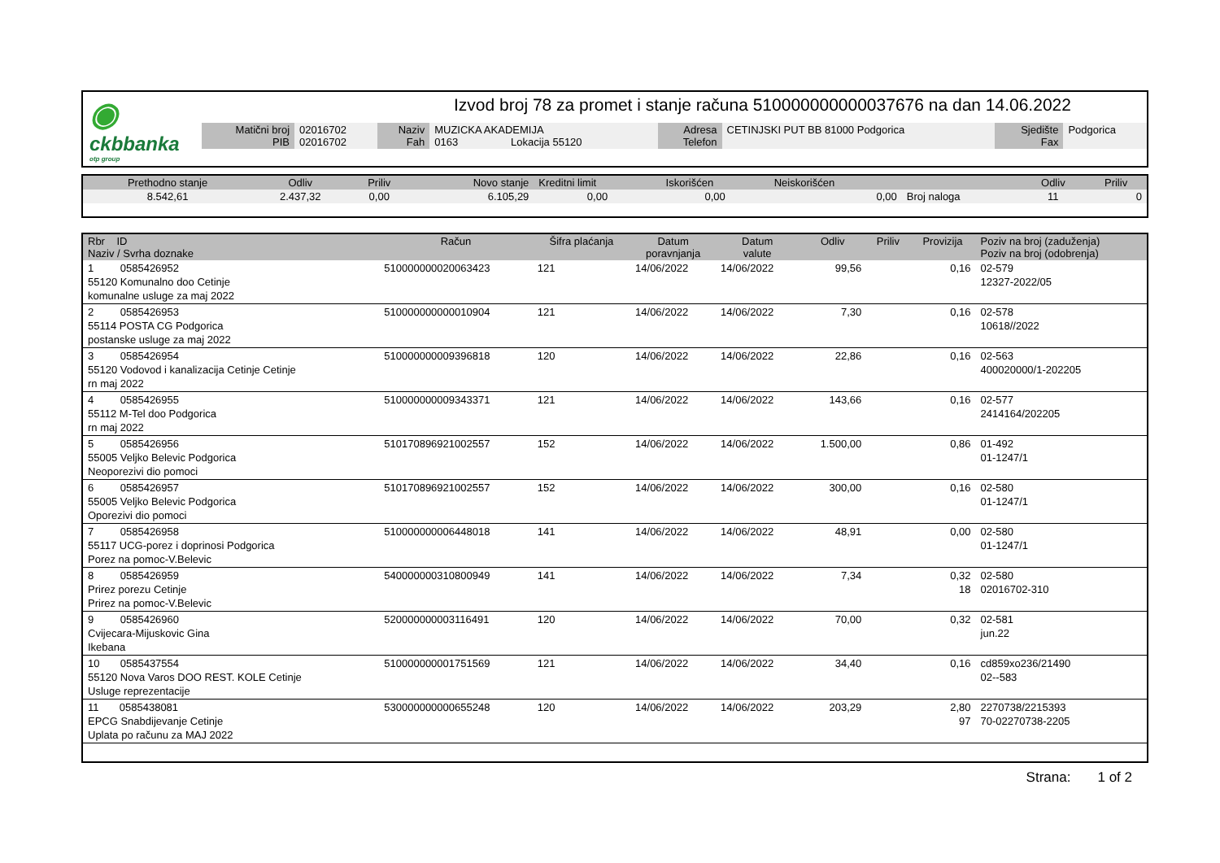◉
ckbbanka
otp group
Izvod broj 78 za promet i stanje računa 510000000000037676 na dan 14.06.2022
| Matični broj PIB | 02016702 02016702 | Naziv Fah | MUZICKA AKADEMIJA 0163 Lokacija 55120 | Adresa Telefon | CETINJSKI PUT BB 81000 Podgorica | Sjedište Fax | Podgorica |
| Prethodno stanje | Odliv | Priliv | Novo stanje | Kreditni limit | Iskorišćen | Neiskorišćen | | Odliv | Priliv |
| 8.542,61 | 2.437,32 | 0,00 | 6.105,29 | 0,00 | 0,00 | 0,00 | Broj naloga | 11 | 0 |
| Rbr ID Naziv / Svrha doznake | Račun | Šifra plaćanja | Datum poravnjanja | Datum valute | Odliv | Priliv | Provizija | Poziv na broj (zaduženja) Poziv na broj (odobrenja) |
| --- | --- | --- | --- | --- | --- | --- | --- | --- |
| 1 0585426952 55120 Komunalno doo Cetinje komunalne usluge za maj 2022 | 510000000020063423 | 121 | 14/06/2022 | 14/06/2022 | 99,56 | | 0,16 | 02-579 12327-2022/05 |
| 2 0585426953 55114 POSTA CG Podgorica postanske usluge za maj 2022 | 510000000000010904 | 121 | 14/06/2022 | 14/06/2022 | 7,30 | | 0,16 | 02-578 10618//2022 |
| 3 0585426954 55120 Vodovod i kanalizacija Cetinje Cetinje rn maj 2022 | 510000000009396818 | 120 | 14/06/2022 | 14/06/2022 | 22,86 | | 0,16 | 02-563 400020000/1-202205 |
| 4 0585426955 55112 M-Tel doo Podgorica rn maj 2022 | 510000000009343371 | 121 | 14/06/2022 | 14/06/2022 | 143,66 | | 0,16 | 02-577 2414164/202205 |
| 5 0585426956 55005 Veljko Belevic Podgorica Neoporezivi dio pomoci | 510170896921002557 | 152 | 14/06/2022 | 14/06/2022 | 1.500,00 | | 0,86 | 01-492 01-1247/1 |
| 6 0585426957 55005 Veljko Belevic Podgorica Oporezivi dio pomoci | 510170896921002557 | 152 | 14/06/2022 | 14/06/2022 | 300,00 | | 0,16 | 02-580 01-1247/1 |
| 7 0585426958 55117 UCG-porez i doprinosi Podgorica Porez na pomoc-V.Belevic | 510000000006448018 | 141 | 14/06/2022 | 14/06/2022 | 48,91 | | 0,00 | 02-580 01-1247/1 |
| 8 0585426959 Prirez porezu Cetinje Prirez na pomoc-V.Belevic | 540000000310800949 | 141 | 14/06/2022 | 14/06/2022 | 7,34 | | 0,32 18 | 02-580 02016702-310 |
| 9 0585426960 Cvijecara-Mijuskovic Gina Ikebana | 520000000003116491 | 120 | 14/06/2022 | 14/06/2022 | 70,00 | | 0,32 | 02-581 jun.22 |
| 10 0585437554 55120 Nova Varos DOO REST. KOLE Cetinje Usluge reprezentacije | 510000000001751569 | 121 | 14/06/2022 | 14/06/2022 | 34,40 | | 0,16 | cd859xo236/21490 02--583 |
| 11 0585438081 EPCG Snabdijevanje Cetinje Uplata po računu za MAJ 2022 | 530000000000655248 | 120 | 14/06/2022 | 14/06/2022 | 203,29 | | 2,80 97 | 2270738/2215393 70-02270738-2205 |
Strana: 1 of 2